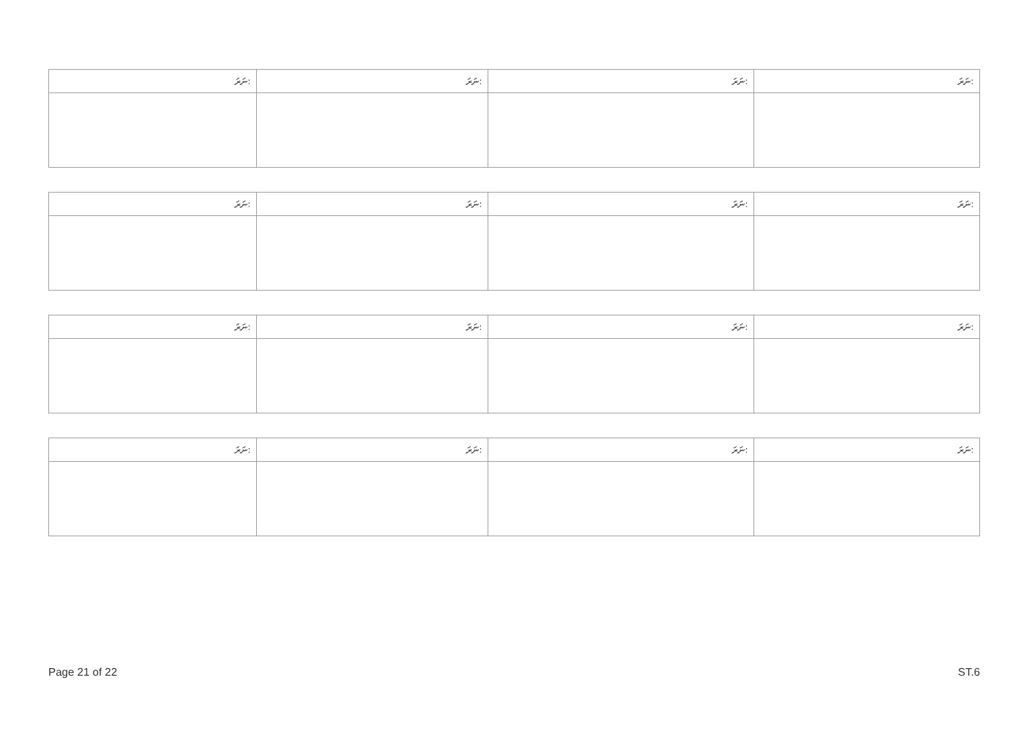| ނަރަ: | ނަރަ: | ނަރަ: | ނަރަ: |
| --- | --- | --- | --- |
| ނަރަ: | ނަރަ: | ނަރަ: | ނަރަ: |
| --- | --- | --- | --- |
| ނަރަ: | ނަރަ: | ނަރަ: | ނަރަ: |
| --- | --- | --- | --- |
| ނަރަ: | ނަރަ: | ނަރަ: | ނަރަ: |
| --- | --- | --- | --- |
Page 21 of 22 ST.6